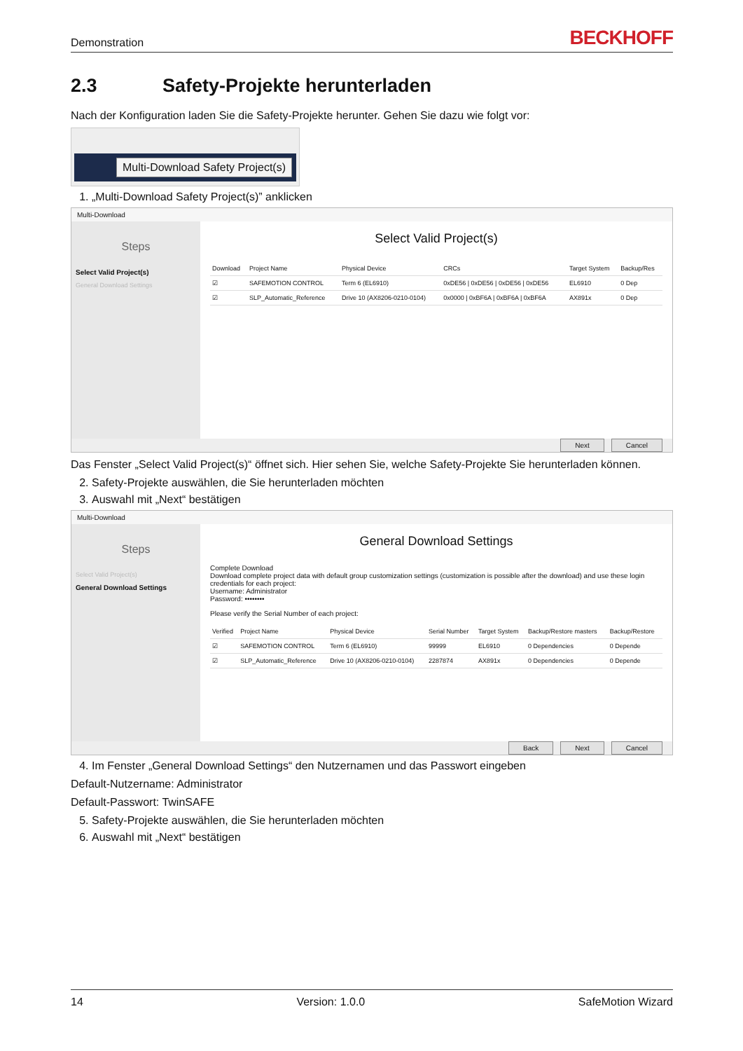Demonstration BECKHOFF
2.3 Safety-Projekte herunterladen
Nach der Konfiguration laden Sie die Safety-Projekte herunter. Gehen Sie dazu wie folgt vor:
Multi-Download Safety Project(s)
1. „Multi-Download Safety Project(s)” anklicken
Multi-Download
Steps
Select Valid Project(s)
General Download Settings
Select Valid Project(s)
| Download | Project Name | Physical Device | CRCs | Target System | Backup/Res |
| --- | --- | --- | --- | --- | --- |
| ☑ | SAFEMOTION CONTROL | Term 6 (EL6910) | 0xDE56 / 0xDE56 / 0xDE56 / 0xDE56 | EL6910 | 0 Dep |
| ☑ | SLP_Automatic_Reference | Drive 10 (AX8206-0210-0104) | 0x0000 / 0xBF6A / 0xBF6A / 0xBF6A | AX891x | 0 Dep |
Next Cancel
Das Fenster „Select Valid Project(s)“ öffnet sich. Hier sehen Sie, welche Safety-Projekte Sie herunterladen können.
2. Safety-Projekte auswählen, die Sie herunterladen möchten
3. Auswahl mit „Next“ bestätigen
Multi-Download
Steps
Select Valid Project(s)
General Download Settings
General Download Settings
Complete Download
Download complete project data with default group customization settings (customization is possible after the download) and use these login credentials for each project:
Username: Administrator
Password: ••••••••
Please verify the Serial Number of each project:
| Verified | Project Name | Physical Device | Serial Number | Target System | Backup/Restore masters | Backup/Restore |
| --- | --- | --- | --- | --- | --- | --- |
| ☑ | SAFEMOTION CONTROL | Term 6 (EL6910) | 99999 | EL6910 | 0 Dependencies | 0 Depende |
| ☑ | SLP_Automatic_Reference | Drive 10 (AX8206-0210-0104) | 2287874 | AX891x | 0 Dependencies | 0 Depende |
Back Next Cancel
4. Im Fenster „General Download Settings“ den Nutzernamen und das Passwort eingeben
Default-Nutzername: Administrator
Default-Passwort: TwinSAFE
5. Safety-Projekte auswählen, die Sie herunterladen möchten
6. Auswahl mit „Next“ bestätigen
14 Version: 1.0.0 SafeMotion Wizard